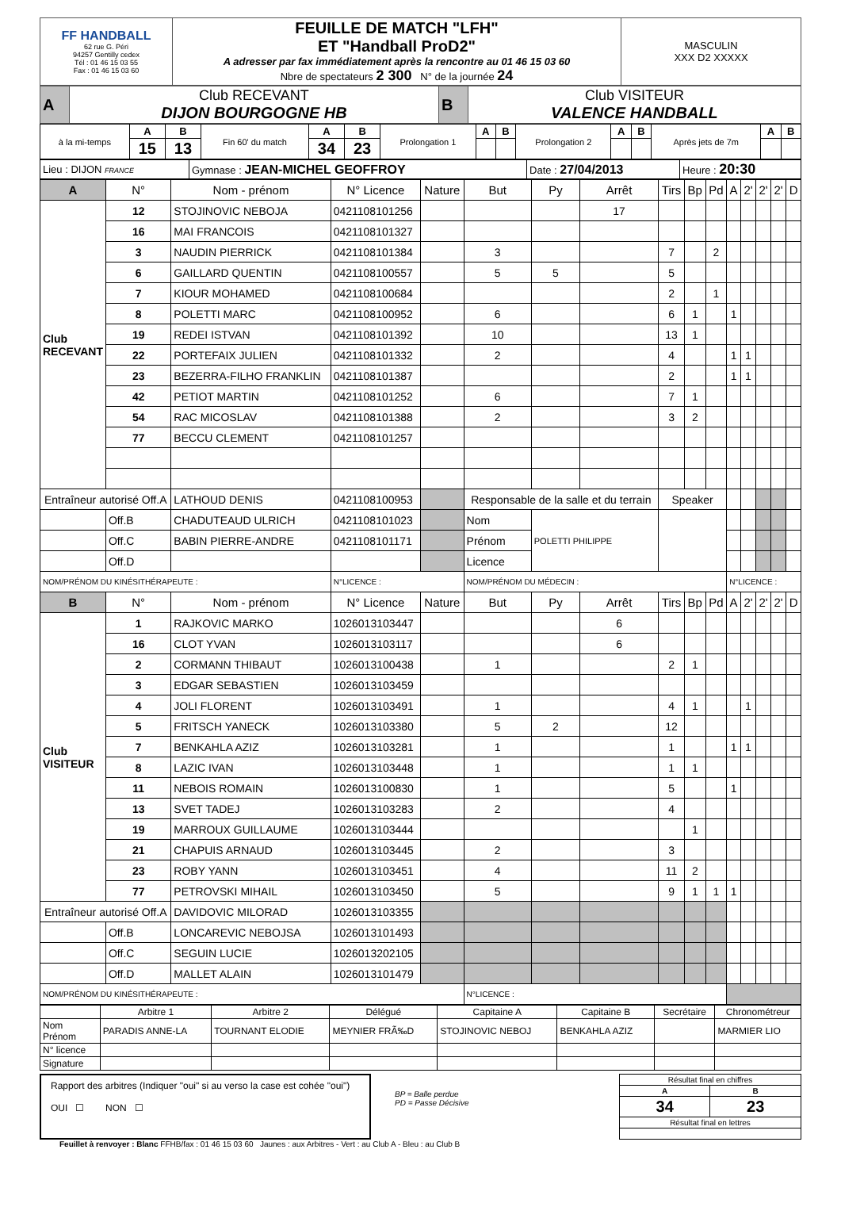| FF HANDBALL 62 rue G. Péri 94257 Gentilly cedex Tél : 01 46 15 03 55 Fax : 01 46 15 03 60 | FEUILLE DE MATCH "LFH" ET "Handball ProD2" A adresser par fax immédiatement après la rencontre au 01 46 15 03 60 Nbre de spectateurs 2 300 N° de la journée 24 | MASCULIN XXX D2 XXXXX |
| A | Club RECEVANT DIJON BOURGOGNE HB | B | Club VISITEUR VALENCE HANDBALL |
| à la mi-temps | A | B | Fin 60' du match | A | B | Prolongation 1 | A | B | Prolongation 2 | A | B | Après jets de 7m | A | B |
| | 15 | 13 | | 34 | 23 | | | | | | | | | |
| Lieu : DIJON FRANCE | Gymnase : JEAN-MICHEL GEOFFROY | Date : 27/04/2013 | Heure : 20:30 |
| A | N° | Nom - prénom | N° Licence | Nature | But | Py | Arrêt | Tirs | Bp | Pd | A | 2' | 2' | 2' | D |
| --- | --- | --- | --- | --- | --- | --- | --- | --- | --- | --- | --- | --- | --- | --- | --- |
| Club RECEVANT | 12 | STOJINOVIC NEBOJA | 0421108101256 | | | | 17 | | | | | | | | |
| | 16 | MAI FRANCOIS | 0421108101327 | | | | | | | | | | | | |
| | 3 | NAUDIN PIERRICK | 0421108101384 | | 3 | | | 7 | | 2 | | | | | |
| | 6 | GAILLARD QUENTIN | 0421108100557 | | 5 | 5 | | 5 | | | | | | | |
| | 7 | KIOUR MOHAMED | 0421108100684 | | | | | 2 | | 1 | | | | | |
| | 8 | POLETTI MARC | 0421108100952 | | 6 | | | 6 | 1 | | 1 | | | | |
| | 19 | REDEI ISTVAN | 0421108101392 | | 10 | | | 13 | 1 | | | | | | |
| | 22 | PORTEFAIX JULIEN | 0421108101332 | | 2 | | | 4 | | | 1 | 1 | | | |
| | 23 | BEZERRA-FILHO FRANKLIN | 0421108101387 | | | | | 2 | | | 1 | 1 | | | |
| | 42 | PETIOT MARTIN | 0421108101252 | | 6 | | | 7 | 1 | | | | | | |
| | 54 | RAC MICOSLAV | 0421108101388 | | 2 | | | 3 | 2 | | | | | | |
| | 77 | BECCU CLEMENT | 0421108101257 | | | | | | | | | | | | |
| Entraîneur autorisé Off.A | | LATHOUD DENIS | 0421108100953 | | Responsable de la salle et du terrain | | | Speaker | | | | | | | |
| | Off.B | CHADUTEAUD ULRICH | 0421108101023 | | Nom | POLETTI PHILIPPE | | | | | | | | | |
| | Off.C | BABIN PIERRE-ANDRE | 0421108101171 | | Prénom | | | | | | | | | | |
| | Off.D | | | | Licence | | | | | | | | | | |
| NOM/PRÉNOM DU KINÉSITHÉRAPEUTE : | | | N°LICENCE : | | NOM/PRÉNOM DU MÉDECIN : | | | | | | N°LICENCE : | | | | |
| B | N° | Nom - prénom | N° Licence | Nature | But | Py | Arrêt | Tirs | Bp | Pd | A | 2' | 2' | 2' | D |
| Club VISITEUR | 1 | RAJKOVIC MARKO | 1026013103447 | | | | 6 | | | | | | | | |
| | 16 | CLOT YVAN | 1026013103117 | | | | 6 | | | | | | | | |
| | 2 | CORMANN THIBAUT | 1026013100438 | | 1 | | | 2 | 1 | | | | | | |
| | 3 | EDGAR SEBASTIEN | 1026013103459 | | | | | | | | | | | | |
| | 4 | JOLI FLORENT | 1026013103491 | | 1 | | | 4 | 1 | | | 1 | | | |
| | 5 | FRITSCH YANECK | 1026013103380 | | 5 | 2 | | 12 | | | | | | | |
| | 7 | BENKAHLA AZIZ | 1026013103281 | | 1 | | | 1 | | | 1 | 1 | | | |
| | 8 | LAZIC IVAN | 1026013103448 | | 1 | | | 1 | 1 | | | | | | |
| | 11 | NEBOIS ROMAIN | 1026013100830 | | 1 | | | 5 | | | 1 | | | | |
| | 13 | SVET TADEJ | 1026013103283 | | 2 | | | 4 | | | | | | | |
| | 19 | MARROUX GUILLAUME | 1026013103444 | | | | | | 1 | | | | | | |
| | 21 | CHAPUIS ARNAUD | 1026013103445 | | 2 | | | 3 | | | | | | | |
| | 23 | ROBY YANN | 1026013103451 | | 4 | | | 11 | 2 | | | | | | |
| | 77 | PETROVSKI MIHAIL | 1026013103450 | | 5 | | | 9 | 1 | 1 | 1 | | | | |
| Entraîneur autorisé Off.A | | DAVIDOVIC MILORAD | 1026013103355 | | | | | | | | | | | | |
| | Off.B | LONCAREVIC NEBOJSA | 1026013101493 | | | | | | | | | | | | |
| | Off.C | SEGUIN LUCIE | 1026013202105 | | | | | | | | | | | | |
| | Off.D | MALLET ALAIN | 1026013101479 | | | | | | | | | | | | |
| NOM/PRÉNOM DU KINÉSITHÉRAPEUTE : | | | | | N°LICENCE : | | | | | | | | | | |
| | Arbitre 1 | Arbitre 2 | Délégué | Capitaine A | Capitaine B | Secrétaire | Chronométreur |
| Nom Prénom | PARADIS ANNE-LA | TOURNANT ELODIE | MEYNIER FRÃ‰D | STOJINOVIC NEBOJ | BENKAHLA AZIZ | | MARMIER LIO |
| N° licence | | | | | | | |
| Signature | | | | | | | |
Rapport des arbitres (Indiquer "oui" si au verso la case est cohée "oui")
OUI ☐ NON ☐
BP = Balle perdue
PD = Passe Décisive
| Résultat final en chiffres | |
| A | B |
| 34 | 23 |
| Résultat final en lettres | |
Feuillet à renvoyer : Blanc FFHB/fax : 01 46 15 03 60 Jaunes : aux Arbitres - Vert : au Club A - Bleu : au Club B